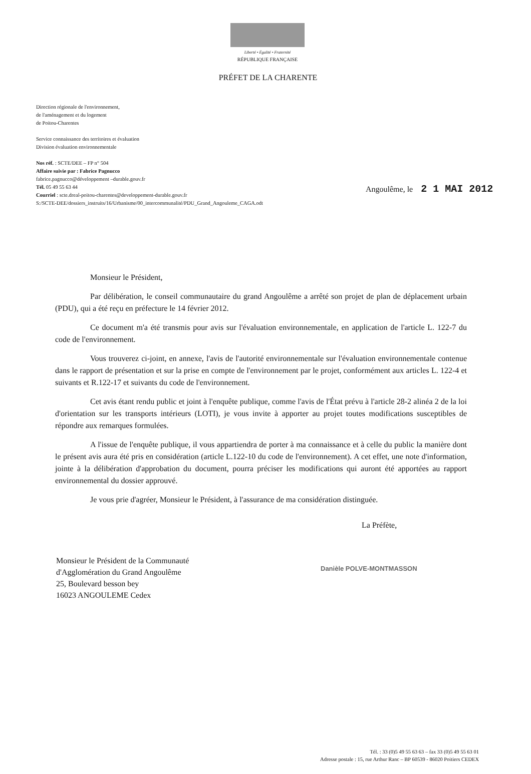Liberté • Égalité • Fraternité
RÉPUBLIQUE FRANÇAISE
PRÉFET DE LA CHARENTE
Direction régionale de l'environnement,
de l'aménagement et du logement
de Poitou-Charentes
Service connaissance des territoires et évaluation
Division évaluation environnementale
Nos réf. : SCTE/DEE – FP n° 504
Affaire suivie par : Fabrice Pagnucco
fabrice.pagnucco@développement –durable.gouv.fr
Tél. 05 49 55 63 44
Courriel : scte.dreal-poitou-charentes@developpement-durable.gouv.fr
S:/SCTE-DEE/dossiers_instruits/16/Urbanisme/00_intercommunalité/PDU_Grand_Angouleme_CAGA.odt
Angoulême, le 2 1 MAI 2012
Monsieur le Président,
Par délibération, le conseil communautaire du grand Angoulême a arrêté son projet de plan de déplacement urbain (PDU), qui a été reçu en préfecture le 14 février 2012.
Ce document m'a été transmis pour avis sur l'évaluation environnementale, en application de l'article L. 122-7 du code de l'environnement.
Vous trouverez ci-joint, en annexe, l'avis de l'autorité environnementale sur l'évaluation environnementale contenue dans le rapport de présentation et sur la prise en compte de l'environnement par le projet, conformément aux articles L. 122-4 et suivants et R.122-17 et suivants du code de l'environnement.
Cet avis étant rendu public et joint à l'enquête publique, comme l'avis de l'État prévu à l'article 28-2 alinéa 2 de la loi d'orientation sur les transports intérieurs (LOTI), je vous invite à apporter au projet toutes modifications susceptibles de répondre aux remarques formulées.
A l'issue de l'enquête publique, il vous appartiendra de porter à ma connaissance et à celle du public la manière dont le présent avis aura été pris en considération (article L.122-10 du code de l'environnement). A cet effet, une note d'information, jointe à la délibération d'approbation du document, pourra préciser les modifications qui auront été apportées au rapport environnemental du dossier approuvé.
Je vous prie d'agréer, Monsieur le Président, à l'assurance de ma considération distinguée.
La Préfète,
Monsieur le Président de la Communauté
d'Agglomération du Grand Angoulême
25, Boulevard besson bey
16023 ANGOULEME Cedex
Danièle POLVE-MONTMASSON
Tél. : 33 (0)5 49 55 63 63 – fax 33 (0)5 49 55 63 01
Adresse postale : 15, rue Arthur Ranc – BP 60539 - 86020 Poitiers CEDEX